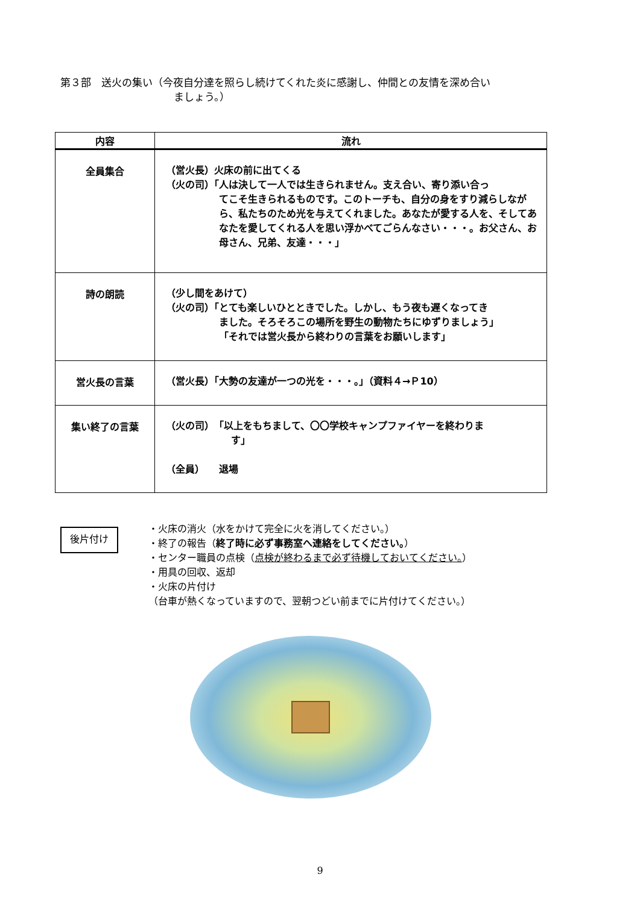第３部　送火の集い（今夜自分達を照らし続けてくれた炎に感謝し、仲間との友情を深め合い
ましょう。）
| 内容 | 流れ |
| --- | --- |
| 全員集合 | （営火長）火床の前に出てくる （火の司）「人は決して一人では生きられません。支え合い、寄り添い合っ てこそ生きられるものです。このトーチも、自分の身をすり減らしながら、私たちのため光を与えてくれました。あなたが愛する人を、そしてあなたを愛してくれる人を思い浮かべてごらんなさい・・・。お父さん、お母さん、兄弟、友達・・・」 |
| 詩の朗読 | （少し間をあけて） （火の司）「とても楽しいひとときでした。しかし、もう夜も遅くなってき ました。そろそろこの場所を野生の動物たちにゆずりましょう」 「それでは営火長から終わりの言葉をお願いします」 |
| 営火長の言葉 | （営火長）「大勢の友達が一つの光を・・・。」（資料４→Ｐ10） |
| 集い終了の言葉 | （火の司） 「以上をもちまして、〇〇学校キャンプファイヤーを終わりま す」 （全員） 退場 |
後片付け
・火床の消火（水をかけて完全に火を消してください。）
・終了の報告（終了時に必ず事務室へ連絡をしてください。）
・センター職員の点検（点検が終わるまで必ず待機しておいてください。）
・用具の回収、返却
・火床の片付け
（台車が熱くなっていますので、翌朝つどい前までに片付けてください。）
9